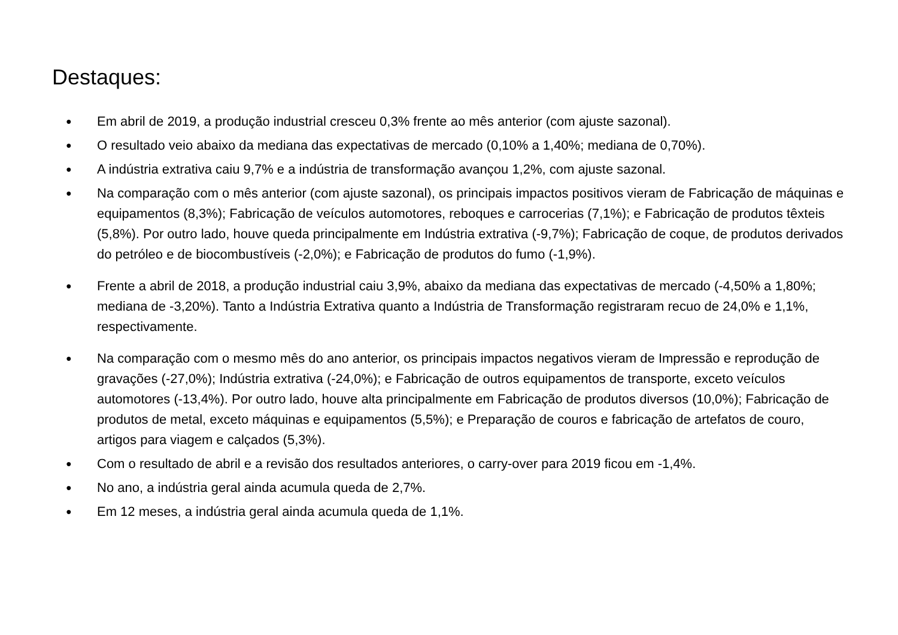Destaques:
● Em abril de 2019, a produção industrial cresceu 0,3% frente ao mês anterior (com ajuste sazonal).
● O resultado veio abaixo da mediana das expectativas de mercado (0,10% a 1,40%; mediana de 0,70%).
● A indústria extrativa caiu 9,7% e a indústria de transformação avançou 1,2%, com ajuste sazonal.
● Na comparação com o mês anterior (com ajuste sazonal), os principais impactos positivos vieram de Fabricação de máquinas e equipamentos (8,3%); Fabricação de veículos automotores, reboques e carrocerias (7,1%); e Fabricação de produtos têxteis (5,8%). Por outro lado, houve queda principalmente em Indústria extrativa (-9,7%); Fabricação de coque, de produtos derivados do petróleo e de biocombustíveis (-2,0%); e Fabricação de produtos do fumo (-1,9%).
● Frente a abril de 2018, a produção industrial caiu 3,9%, abaixo da mediana das expectativas de mercado (-4,50% a 1,80%; mediana de -3,20%). Tanto a Indústria Extrativa quanto a Indústria de Transformação registraram recuo de 24,0% e 1,1%, respectivamente.
● Na comparação com o mesmo mês do ano anterior, os principais impactos negativos vieram de Impressão e reprodução de gravações (-27,0%); Indústria extrativa (-24,0%); e Fabricação de outros equipamentos de transporte, exceto veículos automotores (-13,4%). Por outro lado, houve alta principalmente em Fabricação de produtos diversos (10,0%); Fabricação de produtos de metal, exceto máquinas e equipamentos (5,5%); e Preparação de couros e fabricação de artefatos de couro, artigos para viagem e calçados (5,3%).
● Com o resultado de abril e a revisão dos resultados anteriores, o carry-over para 2019 ficou em -1,4%.
● No ano, a indústria geral ainda acumula queda de 2,7%.
● Em 12 meses, a indústria geral ainda acumula queda de 1,1%.